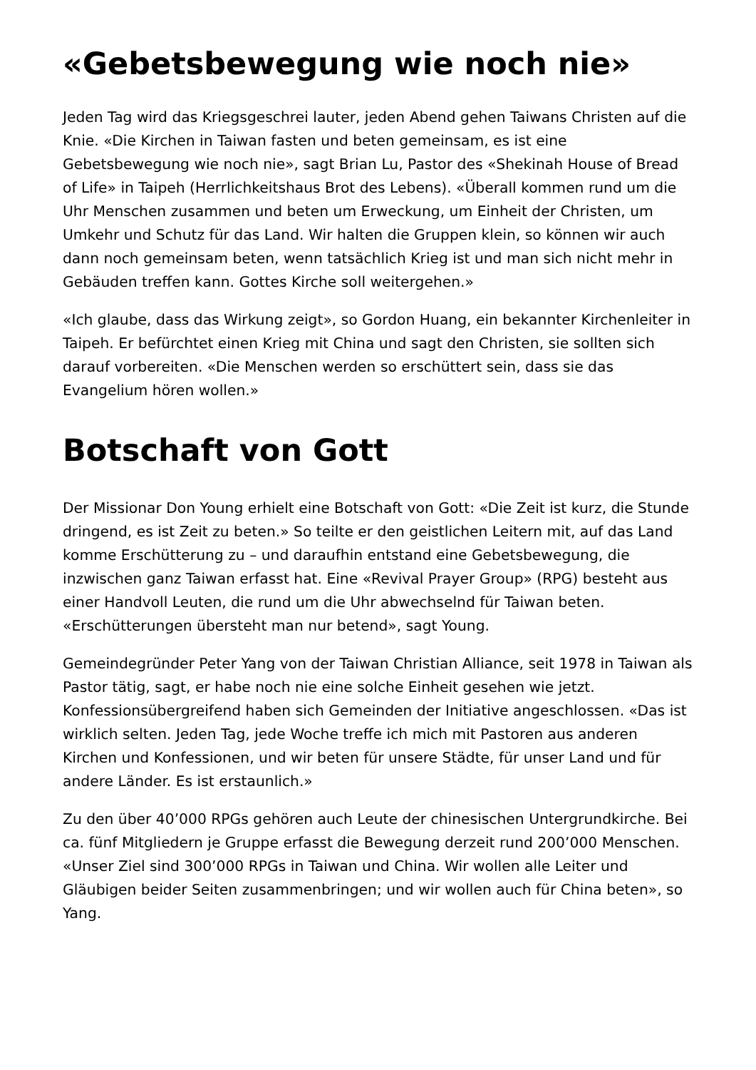«Gebetsbewegung wie noch nie»
Jeden Tag wird das Kriegsgeschrei lauter, jeden Abend gehen Taiwans Christen auf die Knie. «Die Kirchen in Taiwan fasten und beten gemeinsam, es ist eine Gebetsbewegung wie noch nie», sagt Brian Lu, Pastor des «Shekinah House of Bread of Life» in Taipeh (Herrlichkeitshaus Brot des Lebens). «Überall kommen rund um die Uhr Menschen zusammen und beten um Erweckung, um Einheit der Christen, um Umkehr und Schutz für das Land. Wir halten die Gruppen klein, so können wir auch dann noch gemeinsam beten, wenn tatsächlich Krieg ist und man sich nicht mehr in Gebäuden treffen kann. Gottes Kirche soll weitergehen.»
«Ich glaube, dass das Wirkung zeigt», so Gordon Huang, ein bekannter Kirchenleiter in Taipeh. Er befürchtet einen Krieg mit China und sagt den Christen, sie sollten sich darauf vorbereiten. «Die Menschen werden so erschüttert sein, dass sie das Evangelium hören wollen.»
Botschaft von Gott
Der Missionar Don Young erhielt eine Botschaft von Gott: «Die Zeit ist kurz, die Stunde dringend, es ist Zeit zu beten.» So teilte er den geistlichen Leitern mit, auf das Land komme Erschütterung zu – und daraufhin entstand eine Gebetsbewegung, die inzwischen ganz Taiwan erfasst hat. Eine «Revival Prayer Group» (RPG) besteht aus einer Handvoll Leuten, die rund um die Uhr abwechselnd für Taiwan beten. «Erschütterungen übersteht man nur betend», sagt Young.
Gemeindegründer Peter Yang von der Taiwan Christian Alliance, seit 1978 in Taiwan als Pastor tätig, sagt, er habe noch nie eine solche Einheit gesehen wie jetzt. Konfessionsübergreifend haben sich Gemeinden der Initiative angeschlossen. «Das ist wirklich selten. Jeden Tag, jede Woche treffe ich mich mit Pastoren aus anderen Kirchen und Konfessionen, und wir beten für unsere Städte, für unser Land und für andere Länder. Es ist erstaunlich.»
Zu den über 40’000 RPGs gehören auch Leute der chinesischen Untergrundkirche. Bei ca. fünf Mitgliedern je Gruppe erfasst die Bewegung derzeit rund 200’000 Menschen. «Unser Ziel sind 300’000 RPGs in Taiwan und China. Wir wollen alle Leiter und Gläubigen beider Seiten zusammenbringen; und wir wollen auch für China beten», so Yang.